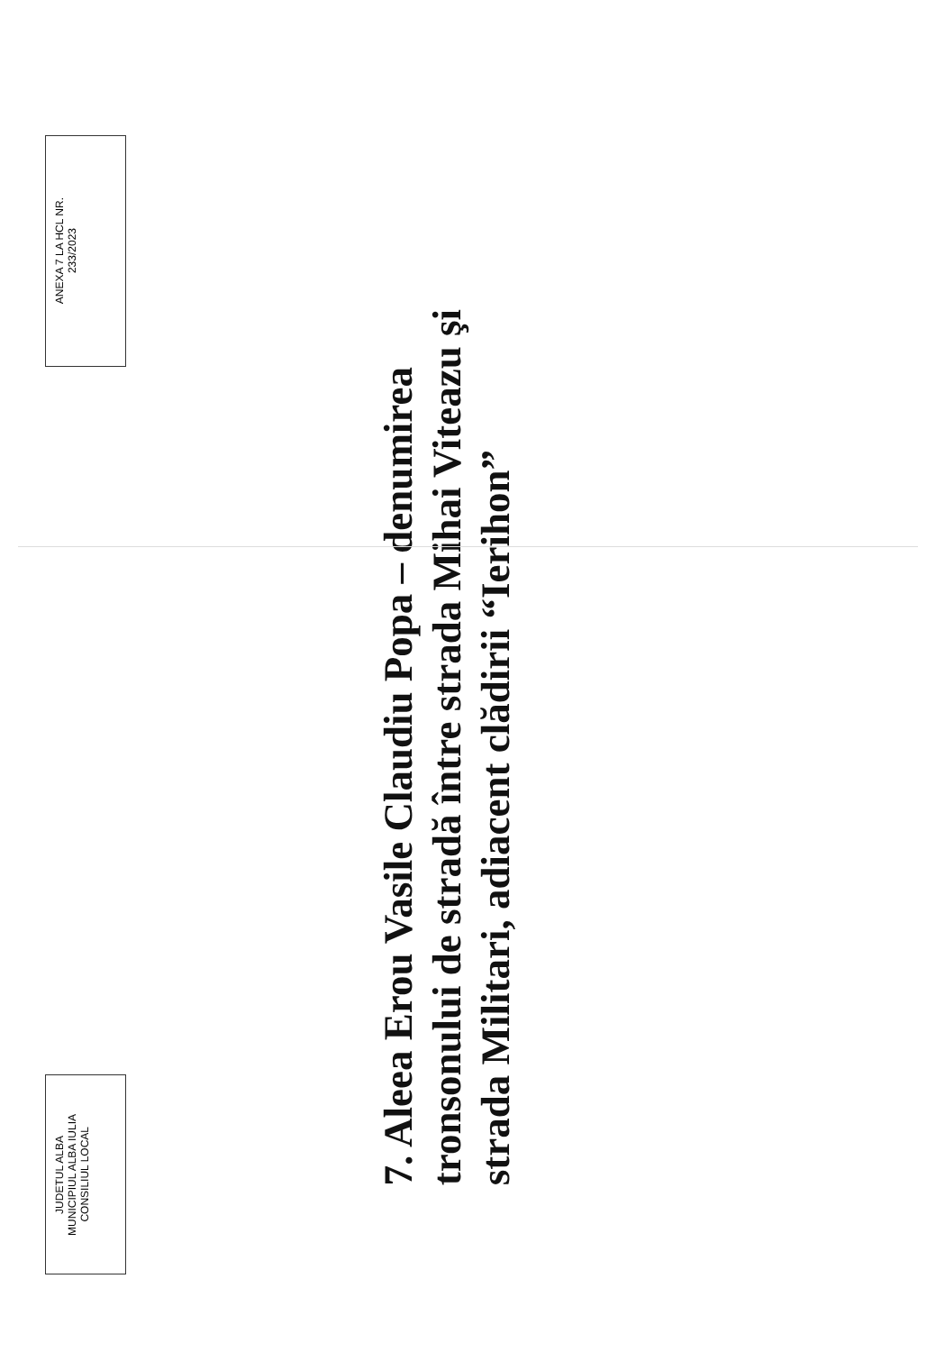JUDETUL ALBA
MUNICIPIUL ALBA IULIA
CONSILIUL LOCAL
ANEXA 7 LA HCL NR.
233/2023
7. Aleea Erou Vasile Claudiu Popa – denumirea tronsonului de stradă între strada Mihai Viteazu şi strada Militari, adiacent clădirii “Ierihon”